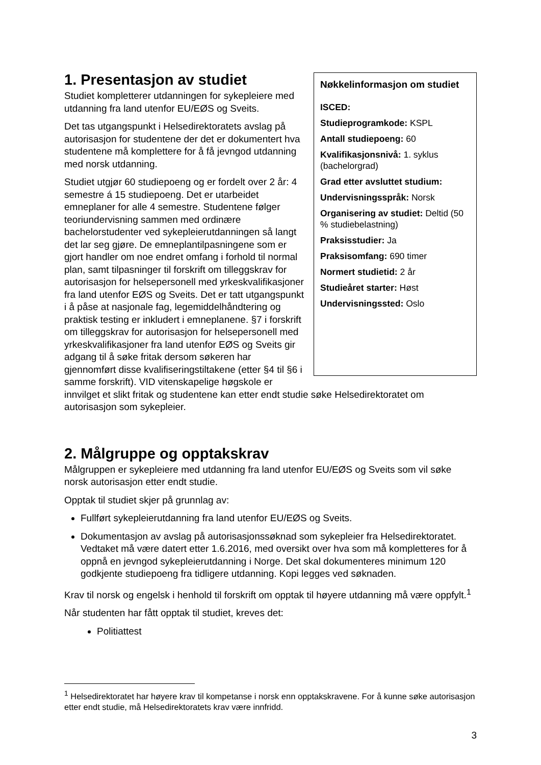Nøkkelinformasjon om studiet
ISCED:
Studieprogramkode: KSPL
Antall studiepoeng: 60
Kvalifikasjonsnivå: 1. syklus (bachelorgrad)
Grad etter avsluttet studium:
Undervisningsspråk: Norsk
Organisering av studiet: Deltid (50 % studiebelastning)
Praksisstudier: Ja
Praksisomfang: 690 timer
Normert studietid: 2 år
Studieåret starter: Høst
Undervisningssted: Oslo
1. Presentasjon av studiet
Studiet kompletterer utdanningen for sykepleiere med utdanning fra land utenfor EU/EØS og Sveits.
Det tas utgangspunkt i Helsedirektoratets avslag på autorisasjon for studentene der det er dokumentert hva studentene må komplettere for å få jevngod utdanning med norsk utdanning.
Studiet utgjør 60 studiepoeng og er fordelt over 2 år: 4 semestre á 15 studiepoeng. Det er utarbeidet emneplaner for alle 4 semestre. Studentene følger teoriundervisning sammen med ordinære bachelorstudenter ved sykepleierutdanningen så langt det lar seg gjøre. De emneplantilpasningene som er gjort handler om noe endret omfang i forhold til normal plan, samt tilpasninger til forskrift om tilleggskrav for autorisasjon for helsepersonell med yrkeskvalifikasjoner fra land utenfor EØS og Sveits. Det er tatt utgangspunkt i å påse at nasjonale fag, legemiddelhåndtering og praktisk testing er inkludert i emneplanene. §7 i forskrift om tilleggskrav for autorisasjon for helsepersonell med yrkeskvalifikasjoner fra land utenfor EØS og Sveits gir adgang til å søke fritak dersom søkeren har gjennomført disse kvalifiseringstiltakene (etter §4 til §6 i samme forskrift). VID vitenskapelige høgskole er innvilget et slikt fritak og studentene kan etter endt studie søke Helsedirektoratet om autorisasjon som sykepleier.
2. Målgruppe og opptakskrav
Målgruppen er sykepleiere med utdanning fra land utenfor EU/EØS og Sveits som vil søke norsk autorisasjon etter endt studie.
Opptak til studiet skjer på grunnlag av:
Fullført sykepleierutdanning fra land utenfor EU/EØS og Sveits.
Dokumentasjon av avslag på autorisasjonssøknad som sykepleier fra Helsedirektoratet. Vedtaket må være datert etter 1.6.2016, med oversikt over hva som må kompletteres for å oppnå en jevngod sykepleierutdanning i Norge. Det skal dokumenteres minimum 120 godkjente studiepoeng fra tidligere utdanning. Kopi legges ved søknaden.
Krav til norsk og engelsk i henhold til forskrift om opptak til høyere utdanning må være oppfylt.<sup>1</sup>
Når studenten har fått opptak til studiet, kreves det:
Politiattest
<sup>1</sup> Helsedirektoratet har høyere krav til kompetanse i norsk enn opptakskravene. For å kunne søke autorisasjon etter endt studie, må Helsedirektoratets krav være innfridd.
3